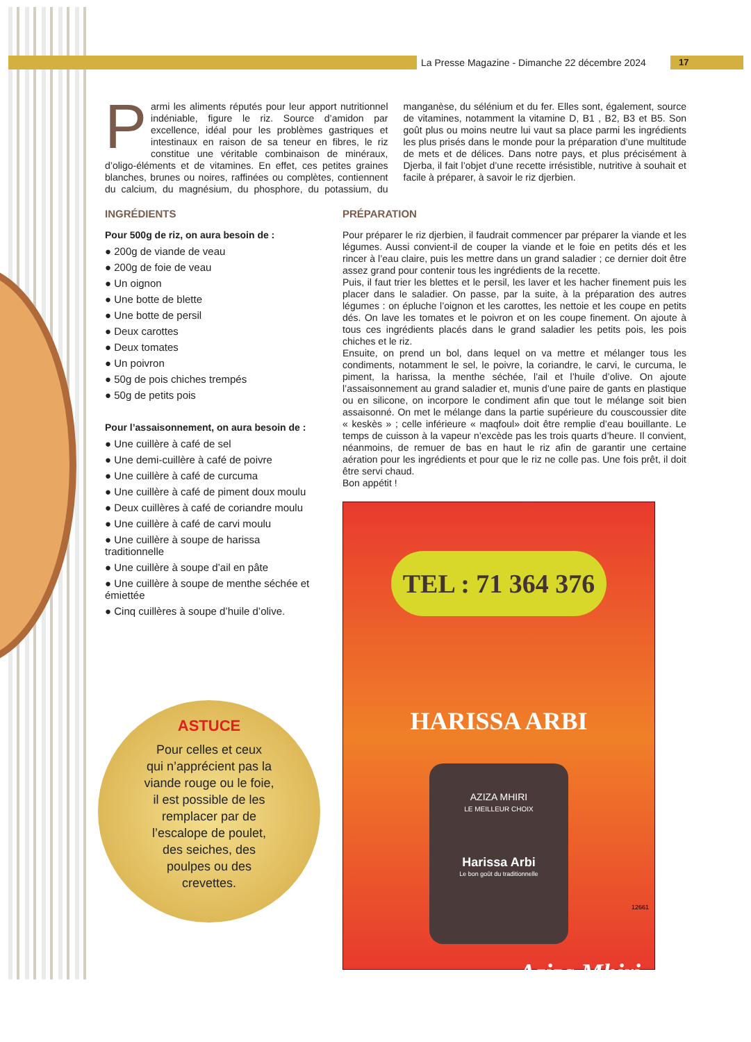La Presse Magazine - Dimanche 22 décembre 2024
17
Parmi les aliments réputés pour leur apport nutritionnel indéniable, figure le riz. Source d’amidon par excellence, idéal pour les problèmes gastriques et intestinaux en raison de sa teneur en fibres, le riz constitue une véritable combinaison de minéraux, d’oligo-éléments et de vitamines. En effet, ces petites graines blanches, brunes ou noires, raffinées ou complètes, contiennent du calcium, du magnésium, du phosphore, du potassium, du manganèse, du sélénium et du fer. Elles sont, également, source de vitamines, notamment la vitamine D, B1 , B2, B3 et B5. Son goût plus ou moins neutre lui vaut sa place parmi les ingrédients les plus prisés dans le monde pour la préparation d’une multitude de mets et de délices. Dans notre pays, et plus précisément à Djerba, il fait l’objet d’une recette irrésistible, nutritive à souhait et facile à préparer, à savoir le riz djerbien.
INGRÉDIENTS
Pour 500g de riz, on aura besoin de :
● 200g de viande de veau
● 200g de foie de veau
● Un oignon
● Une botte de blette
● Une botte de persil
● Deux carottes
● Deux tomates
● Un poivron
● 50g de pois chiches trempés
● 50g de petits pois
Pour l’assaisonnement, on aura besoin de :
● Une cuillère à café de sel
● Une demi-cuillère à café de poivre
● Une cuillère à café de curcuma
● Une cuillère à café de piment doux moulu
● Deux cuillères à café de coriandre moulu
● Une cuillère à café de carvi moulu
● Une cuillère à soupe de harissa traditionnelle
● Une cuillère à soupe d’ail en pâte
● Une cuillère à soupe de menthe séchée et émiettée
● Cinq cuillères à soupe d’huile d’olive.
ASTUCE
Pour celles et ceux
qui n’apprécient pas la
viande rouge ou le foie,
il est possible de les
remplacer par de
l’escalope de poulet,
des seiches, des
poulpes ou des
crevettes.
PRÉPARATION
Pour préparer le riz djerbien, il faudrait commencer par préparer la viande et les légumes. Aussi convient-il de couper la viande et le foie en petits dés et les rincer à l’eau claire, puis les mettre dans un grand saladier ; ce dernier doit être assez grand pour contenir tous les ingrédients de la recette.
Puis, il faut trier les blettes et le persil, les laver et les hacher finement puis les placer dans le saladier. On passe, par la suite, à la préparation des autres légumes : on épluche l’oignon et les carottes, les nettoie et les coupe en petits dés. On lave les tomates et le poivron et on les coupe finement. On ajoute à tous ces ingrédients placés dans le grand saladier les petits pois, les pois chiches et le riz.
Ensuite, on prend un bol, dans lequel on va mettre et mélanger tous les condiments, notamment le sel, le poivre, la coriandre, le carvi, le curcuma, le piment, la harissa, la menthe séchée, l’ail et l’huile d’olive. On ajoute l’assaisonnement au grand saladier et, munis d’une paire de gants en plastique ou en silicone, on incorpore le condiment afin que tout le mélange soit bien assaisonné. On met le mélange dans la partie supérieure du couscoussier dite « keskès » ; celle inférieure « maqfoul» doit être remplie d’eau bouillante. Le temps de cuisson à la vapeur n’excède pas les trois quarts d’heure. Il convient, néanmoins, de remuer de bas en haut le riz afin de garantir une certaine aération pour les ingrédients et pour que le riz ne colle pas. Une fois prêt, il doit être servi chaud.
Bon appétit !
TEL : 71 364 376
HARISSA ARBI
AZIZA MHIRI
LE MEILLEUR CHOIX
Harissa Arbi
Le bon goût du traditionnelle
Aziza Mhiri
12661